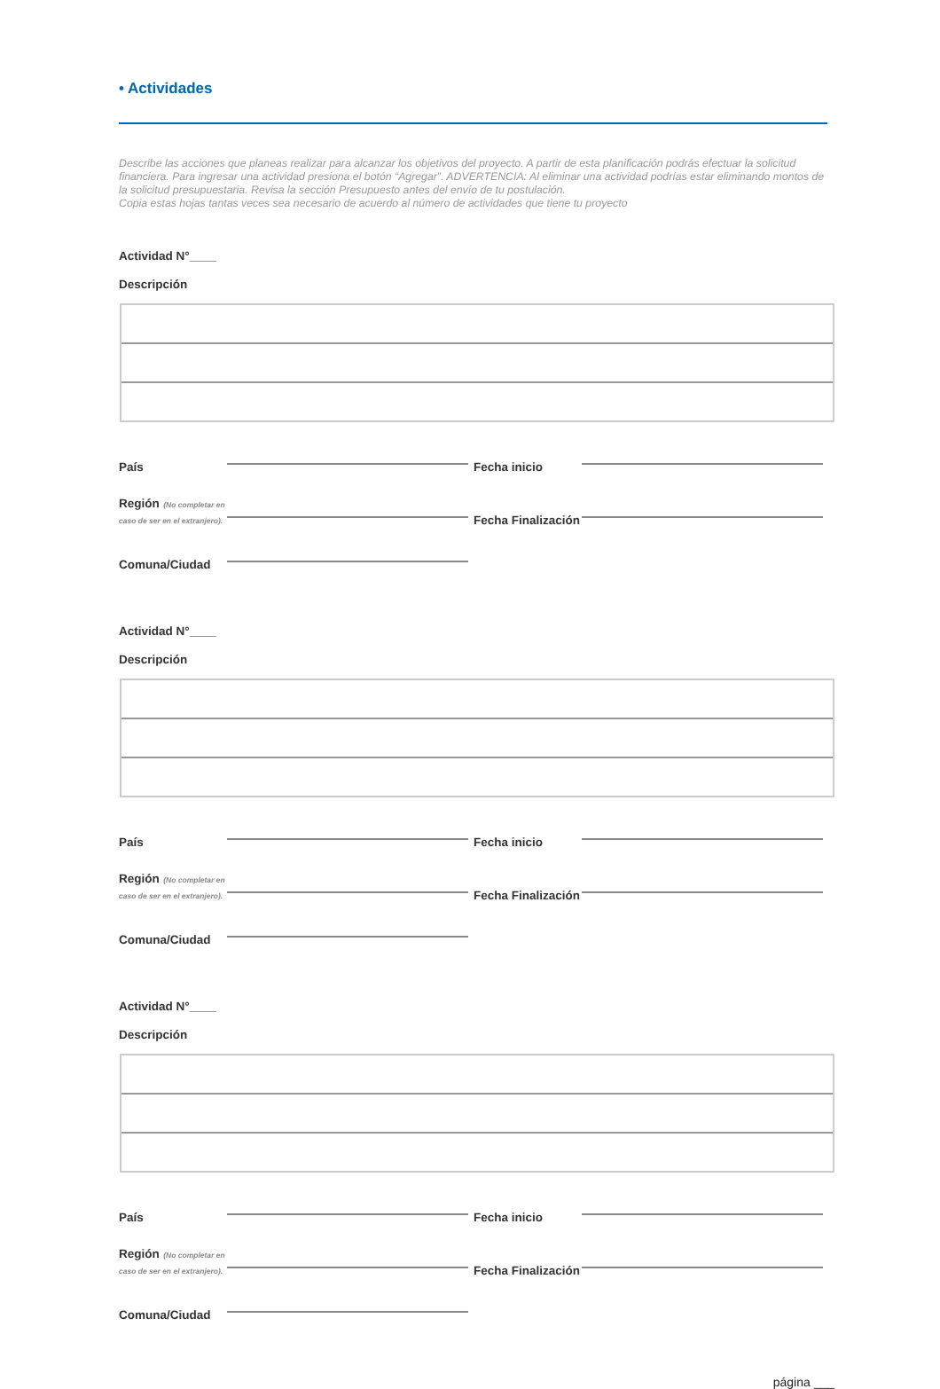• Actividades
Describe las acciones que planeas realizar para alcanzar los objetivos del proyecto. A partir de esta planificación podrás efectuar la solicitud financiera. Para ingresar una actividad presiona el botón “Agregar”. ADVERTENCIA: Al eliminar una actividad podrías estar eliminando montos de la solicitud presupuestaria. Revisa la sección Presupuesto antes del envío de tu postulación.
Copia estas hojas tantas veces sea necesario de acuerdo al número de actividades que tiene tu proyecto
Actividad N°____
Descripción
País
Fecha inicio
Región (No completar en caso de ser en el extranjero).
Fecha Finalización
Comuna/Ciudad
Actividad N°____
Descripción
País
Fecha inicio
Región (No completar en caso de ser en el extranjero).
Fecha Finalización
Comuna/Ciudad
Actividad N°____
Descripción
País
Fecha inicio
Región (No completar en caso de ser en el extranjero).
Fecha Finalización
Comuna/Ciudad
página ___